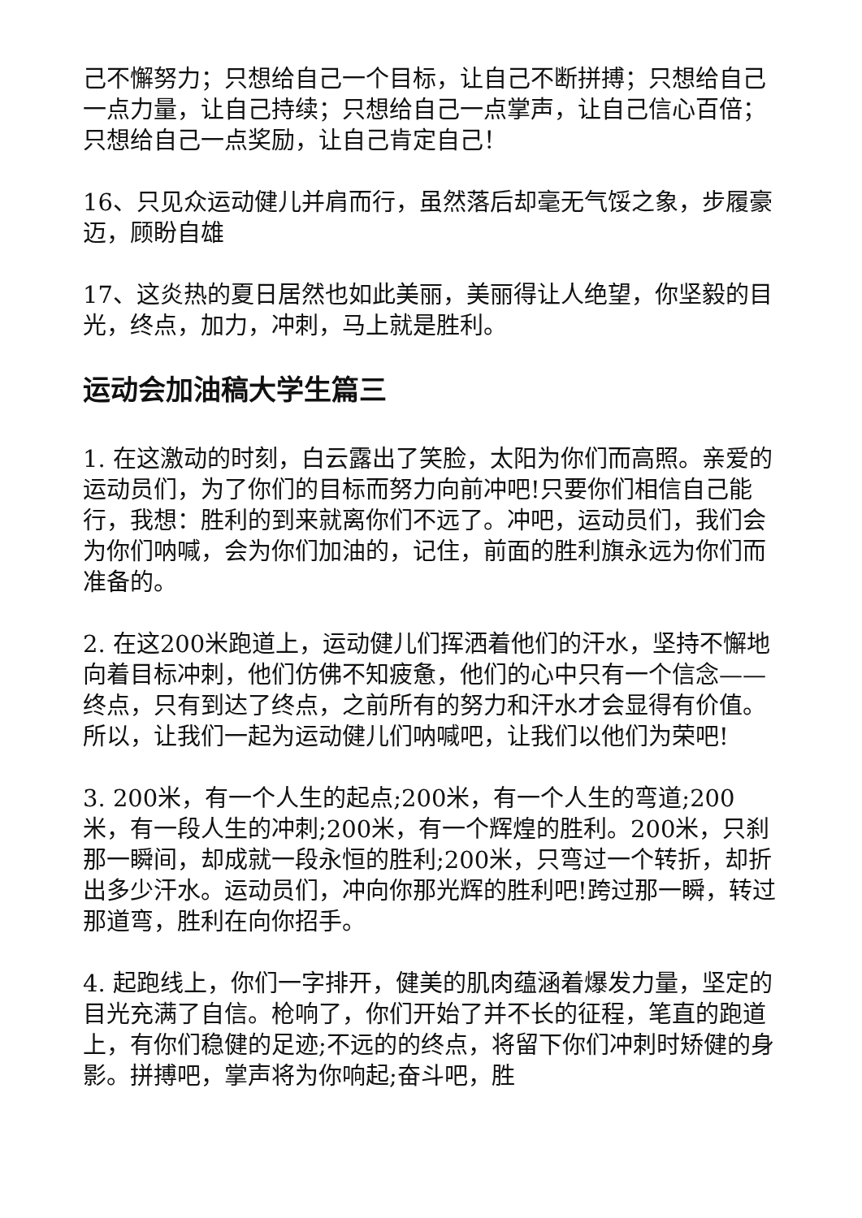己不懈努力；只想给自己一个目标，让自己不断拼搏；只想给自己一点力量，让自己持续；只想给自己一点掌声，让自己信心百倍；只想给自己一点奖励，让自己肯定自己！
16、只见众运动健儿并肩而行，虽然落后却毫无气馁之象，步履豪迈，顾盼自雄
17、这炎热的夏日居然也如此美丽，美丽得让人绝望，你坚毅的目光，终点，加力，冲刺，马上就是胜利。
运动会加油稿大学生篇三
1. 在这激动的时刻，白云露出了笑脸，太阳为你们而高照。亲爱的运动员们，为了你们的目标而努力向前冲吧!只要你们相信自己能行，我想：胜利的到来就离你们不远了。冲吧，运动员们，我们会为你们呐喊，会为你们加油的，记住，前面的胜利旗永远为你们而准备的。
2. 在这200米跑道上，运动健儿们挥洒着他们的汗水，坚持不懈地向着目标冲刺，他们仿佛不知疲惫，他们的心中只有一个信念——终点，只有到达了终点，之前所有的努力和汗水才会显得有价值。所以，让我们一起为运动健儿们呐喊吧，让我们以他们为荣吧!
3. 200米，有一个人生的起点;200米，有一个人生的弯道;200米，有一段人生的冲刺;200米，有一个辉煌的胜利。200米，只刹那一瞬间，却成就一段永恒的胜利;200米，只弯过一个转折，却折出多少汗水。运动员们，冲向你那光辉的胜利吧!跨过那一瞬，转过那道弯，胜利在向你招手。
4. 起跑线上，你们一字排开，健美的肌肉蕴涵着爆发力量，坚定的目光充满了自信。枪响了，你们开始了并不长的征程，笔直的跑道上，有你们稳健的足迹;不远的的终点，将留下你们冲刺时矫健的身影。拼搏吧，掌声将为你响起;奋斗吧，胜